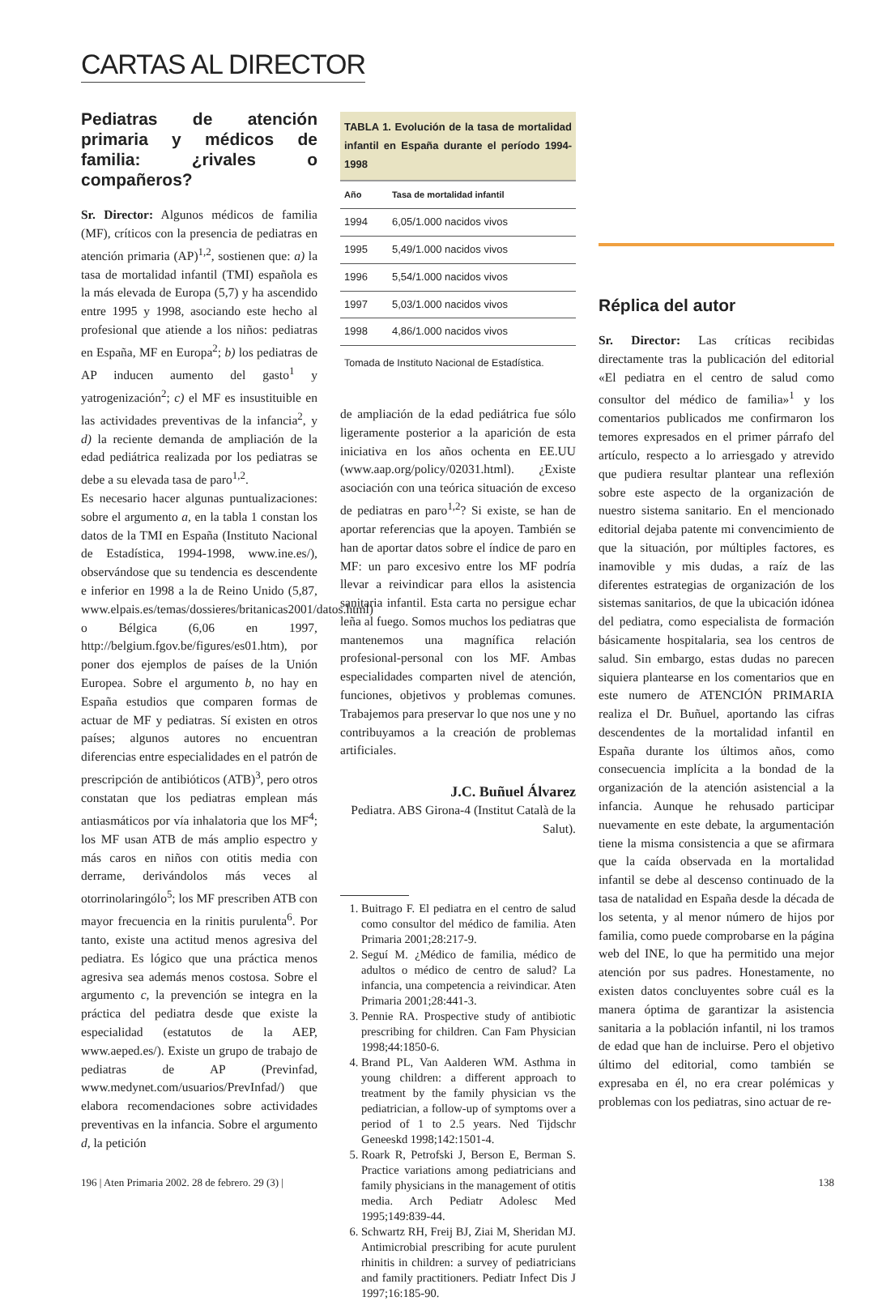CARTAS AL DIRECTOR
Pediatras de atención primaria y médicos de familia: ¿rivales o compañeros?
Sr. Director: Algunos médicos de familia (MF), críticos con la presencia de pediatras en atención primaria (AP)<sup>1,2</sup>, sostienen que: a) la tasa de mortalidad infantil (TMI) española es la más elevada de Europa (5,7) y ha ascendido entre 1995 y 1998, asociando este hecho al profesional que atiende a los niños: pediatras en España, MF en Europa<sup>2</sup>; b) los pediatras de AP inducen aumento del gasto<sup>1</sup> y yatrogenización<sup>2</sup>; c) el MF es insustituible en las actividades preventivas de la infancia<sup>2</sup>, y d) la reciente demanda de ampliación de la edad pediátrica realizada por los pediatras se debe a su elevada tasa de paro<sup>1,2</sup>.
Es necesario hacer algunas puntualizaciones: sobre el argumento a, en la tabla 1 constan los datos de la TMI en España (Instituto Nacional de Estadística, 1994-1998, www.ine.es/), observándose que su tendencia es descendente e inferior en 1998 a la de Reino Unido (5,87, www.elpais.es/temas/dossieres/britanicas2001/datos.html) o Bélgica (6,06 en 1997, http://belgium.fgov.be/figures/es01.htm), por poner dos ejemplos de países de la Unión Europea. Sobre el argumento b, no hay en España estudios que comparen formas de actuar de MF y pediatras. Sí existen en otros países; algunos autores no encuentran diferencias entre especialidades en el patrón de prescripción de antibióticos (ATB)<sup>3</sup>, pero otros constatan que los pediatras emplean más antiasmáticos por vía inhalatoria que los MF<sup>4</sup>; los MF usan ATB de más amplio espectro y más caros en niños con otitis media con derrame, derivándolos más veces al otorrinolaringólo<sup>5</sup>; los MF prescriben ATB con mayor frecuencia en la rinitis purulenta<sup>6</sup>. Por tanto, existe una actitud menos agresiva del pediatra. Es lógico que una práctica menos agresiva sea además menos costosa. Sobre el argumento c, la prevención se integra en la práctica del pediatra desde que existe la especialidad (estatutos de la AEP, www.aeped.es/). Existe un grupo de trabajo de pediatras de AP (Previnfad, www.medynet.com/usuarios/PrevInfad/) que elabora recomendaciones sobre actividades preventivas en la infancia. Sobre el argumento d, la petición
TABLA 1. Evolución de la tasa de mortalidad infantil en España durante el período 1994-1998
| Año | Tasa de mortalidad infantil |
| --- | --- |
| 1994 | 6,05/1.000 nacidos vivos |
| 1995 | 5,49/1.000 nacidos vivos |
| 1996 | 5,54/1.000 nacidos vivos |
| 1997 | 5,03/1.000 nacidos vivos |
| 1998 | 4,86/1.000 nacidos vivos |
Tomada de Instituto Nacional de Estadística.
de ampliación de la edad pediátrica fue sólo ligeramente posterior a la aparición de esta iniciativa en los años ochenta en EE.UU (www.aap.org/policy/02031.html). ¿Existe asociación con una teórica situación de exceso de pediatras en paro<sup>1,2</sup>? Si existe, se han de aportar referencias que la apoyen. También se han de aportar datos sobre el índice de paro en MF: un paro excesivo entre los MF podría llevar a reivindicar para ellos la asistencia sanitaria infantil. Esta carta no persigue echar leña al fuego. Somos muchos los pediatras que mantenemos una magnífica relación profesional-personal con los MF. Ambas especialidades comparten nivel de atención, funciones, objetivos y problemas comunes. Trabajemos para preservar lo que nos une y no contribuyamos a la creación de problemas artificiales.
J.C. Buñuel Álvarez
Pediatra. ABS Girona-4 (Institut Català de la Salut).
1. Buitrago F. El pediatra en el centro de salud como consultor del médico de familia. Aten Primaria 2001;28:217-9.
2. Seguí M. ¿Médico de familia, médico de adultos o médico de centro de salud? La infancia, una competencia a reivindicar. Aten Primaria 2001;28:441-3.
3. Pennie RA. Prospective study of antibiotic prescribing for children. Can Fam Physician 1998;44:1850-6.
4. Brand PL, Van Aalderen WM. Asthma in young children: a different approach to treatment by the family physician vs the pediatrician, a follow-up of symptoms over a period of 1 to 2.5 years. Ned Tijdschr Geneeskd 1998;142:1501-4.
5. Roark R, Petrofski J, Berson E, Berman S. Practice variations among pediatricians and family physicians in the management of otitis media. Arch Pediatr Adolesc Med 1995;149:839-44.
6. Schwartz RH, Freij BJ, Ziai M, Sheridan MJ. Antimicrobial prescribing for acute purulent rhinitis in children: a survey of pediatricians and family practitioners. Pediatr Infect Dis J 1997;16:185-90.
Réplica del autor
Sr. Director: Las críticas recibidas directamente tras la publicación del editorial «El pediatra en el centro de salud como consultor del médico de familia»<sup>1</sup> y los comentarios publicados me confirmaron los temores expresados en el primer párrafo del artículo, respecto a lo arriesgado y atrevido que pudiera resultar plantear una reflexión sobre este aspecto de la organización de nuestro sistema sanitario. En el mencionado editorial dejaba patente mi convencimiento de que la situación, por múltiples factores, es inamovible y mis dudas, a raíz de las diferentes estrategias de organización de los sistemas sanitarios, de que la ubicación idónea del pediatra, como especialista de formación básicamente hospitalaria, sea los centros de salud. Sin embargo, estas dudas no parecen siquiera plantearse en los comentarios que en este numero de ATENCIÓN PRIMARIA realiza el Dr. Buñuel, aportando las cifras descendentes de la mortalidad infantil en España durante los últimos años, como consecuencia implícita a la bondad de la organización de la atención asistencial a la infancia. Aunque he rehusado participar nuevamente en este debate, la argumentación tiene la misma consistencia a que se afirmara que la caída observada en la mortalidad infantil se debe al descenso continuado de la tasa de natalidad en España desde la década de los setenta, y al menor número de hijos por familia, como puede comprobarse en la página web del INE, lo que ha permitido una mejor atención por sus padres. Honestamente, no existen datos concluyentes sobre cuál es la manera óptima de garantizar la asistencia sanitaria a la población infantil, ni los tramos de edad que han de incluirse. Pero el objetivo último del editorial, como también se expresaba en él, no era crear polémicas y problemas con los pediatras, sino actuar de re-
196 | Aten Primaria 2002. 28 de febrero. 29 (3) | 138